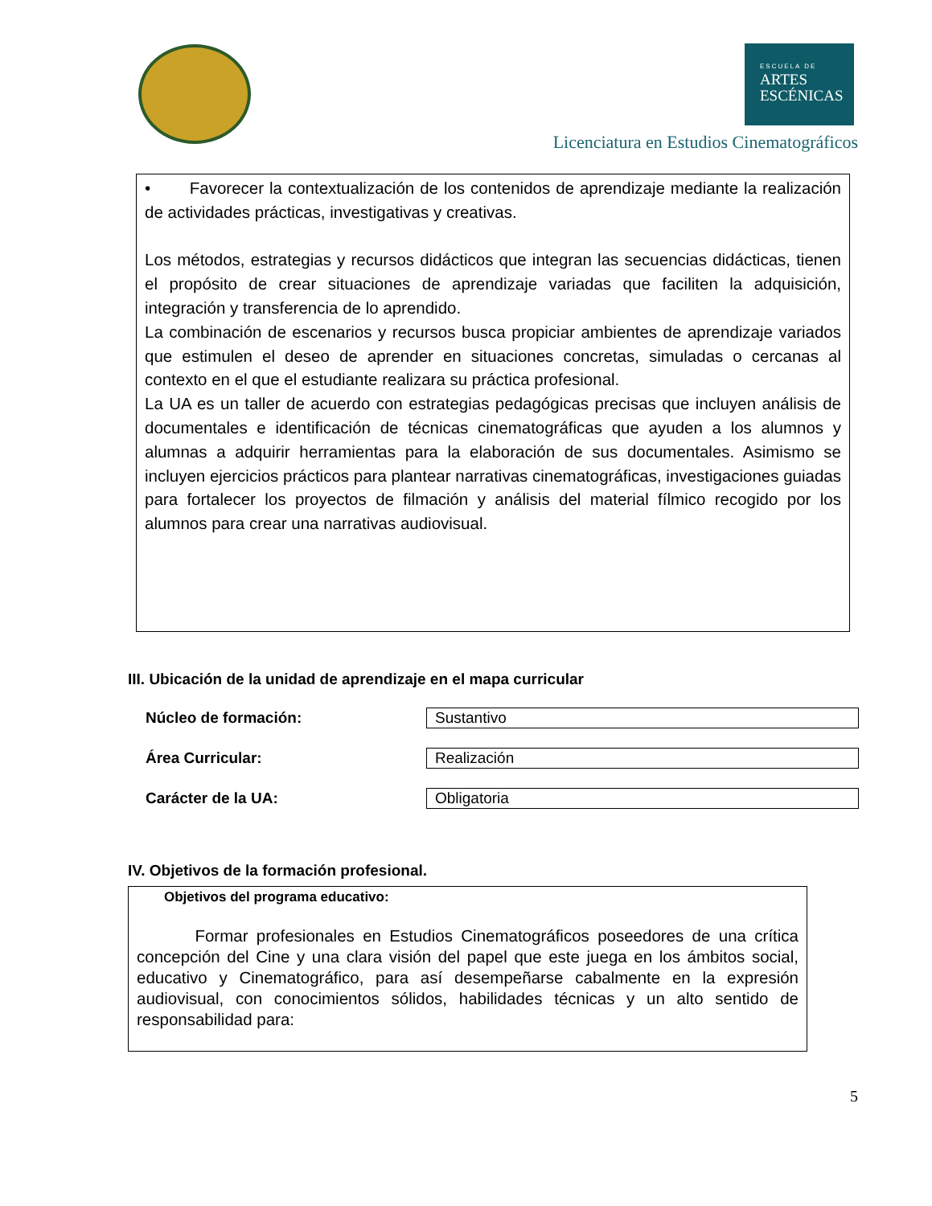ESCUELA DE
ARTES
ESCÉNICAS
Licenciatura en Estudios Cinematográficos
• Favorecer la contextualización de los contenidos de aprendizaje mediante la realización de actividades prácticas, investigativas y creativas.
Los métodos, estrategias y recursos didácticos que integran las secuencias didácticas, tienen el propósito de crear situaciones de aprendizaje variadas que faciliten la adquisición, integración y transferencia de lo aprendido.
La combinación de escenarios y recursos busca propiciar ambientes de aprendizaje variados que estimulen el deseo de aprender en situaciones concretas, simuladas o cercanas al contexto en el que el estudiante realizara su práctica profesional.
La UA es un taller de acuerdo con estrategias pedagógicas precisas que incluyen análisis de documentales e identificación de técnicas cinematográficas que ayuden a los alumnos y alumnas a adquirir herramientas para la elaboración de sus documentales. Asimismo se incluyen ejercicios prácticos para plantear narrativas cinematográficas, investigaciones guiadas para fortalecer los proyectos de filmación y análisis del material fílmico recogido por los alumnos para crear una narrativas audiovisual.
III. Ubicación de la unidad de aprendizaje en el mapa curricular
| Núcleo de formación: | Sustantivo |
| Área Curricular: | Realización |
| Carácter de la UA: | Obligatoria |
IV. Objetivos de la formación profesional.
Objetivos del programa educativo:
Formar profesionales en Estudios Cinematográficos poseedores de una crítica concepción del Cine y una clara visión del papel que este juega en los ámbitos social, educativo y Cinematográfico, para así desempeñarse cabalmente en la expresión audiovisual, con conocimientos sólidos, habilidades técnicas y un alto sentido de responsabilidad para:
5